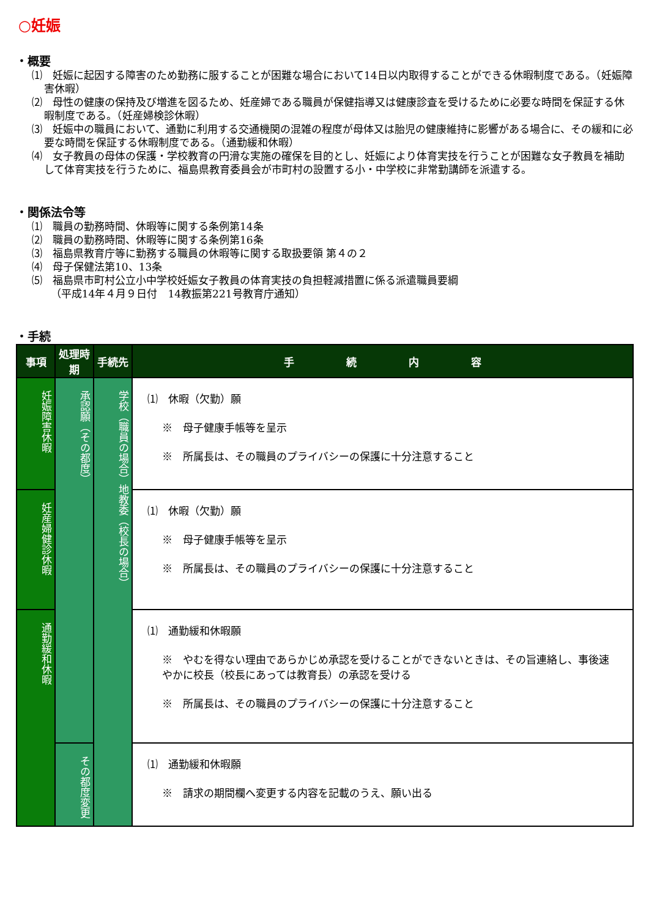○妊娠
・概要
⑴　妊娠に起因する障害のため勤務に服することが困難な場合において14日以内取得することができる休暇制度である。（妊娠障害休暇）
⑵　母性の健康の保持及び増進を図るため、妊産婦である職員が保健指導又は健康診査を受けるために必要な時間を保証する休暇制度である。（妊産婦検診休暇）
⑶　妊娠中の職員において、通勤に利用する交通機関の混雑の程度が母体又は胎児の健康維持に影響がある場合に、その緩和に必要な時間を保証する休暇制度である。（通勤緩和休暇）
⑷　女子教員の母体の保護・学校教育の円滑な実施の確保を目的とし、妊娠により体育実技を行うことが困難な女子教員を補助して体育実技を行うために、福島県教育委員会が市町村の設置する小・中学校に非常勤講師を派遣する。
・関係法令等
⑴　職員の勤務時間、休暇等に関する条例第14条
⑵　職員の勤務時間、休暇等に関する条例第16条
⑶　福島県教育庁等に勤務する職員の休暇等に関する取扱要領 第４の２
⑷　母子保健法第10、13条
⑸　福島県市町村公立小中学校妊娠女子教員の体育実技の負担軽減措置に係る派遣職員要綱
（平成14年４月９日付　14教振第221号教育庁通知）
・手続
| 事項 | 処理時期 | 手続先 | 手 続 内 容 |
| --- | --- | --- | --- |
| 妊娠障害休暇 | 承認願（その都度） | 学校（職員の場合）地教委（校長の場合） | ⑴ 休暇（欠勤）願 ※ 母子健康手帳等を呈示 ※ 所属長は、その職員のプライバシーの保護に十分注意すること |
| 妊産婦健診休暇 | | | ⑴ 休暇（欠勤）願 ※ 母子健康手帳等を呈示 ※ 所属長は、その職員のプライバシーの保護に十分注意すること |
| 通勤緩和休暇 | | | ⑴ 通勤緩和休暇願 ※ やむを得ない理由であらかじめ承認を受けることができないときは、その旨連絡し、事後速やかに校長（校長にあっては教育長）の承認を受ける ※ 所属長は、その職員のプライバシーの保護に十分注意すること |
| | その都度変更 | | ⑴ 通勤緩和休暇願 ※ 請求の期間欄へ変更する内容を記載のうえ、願い出る |